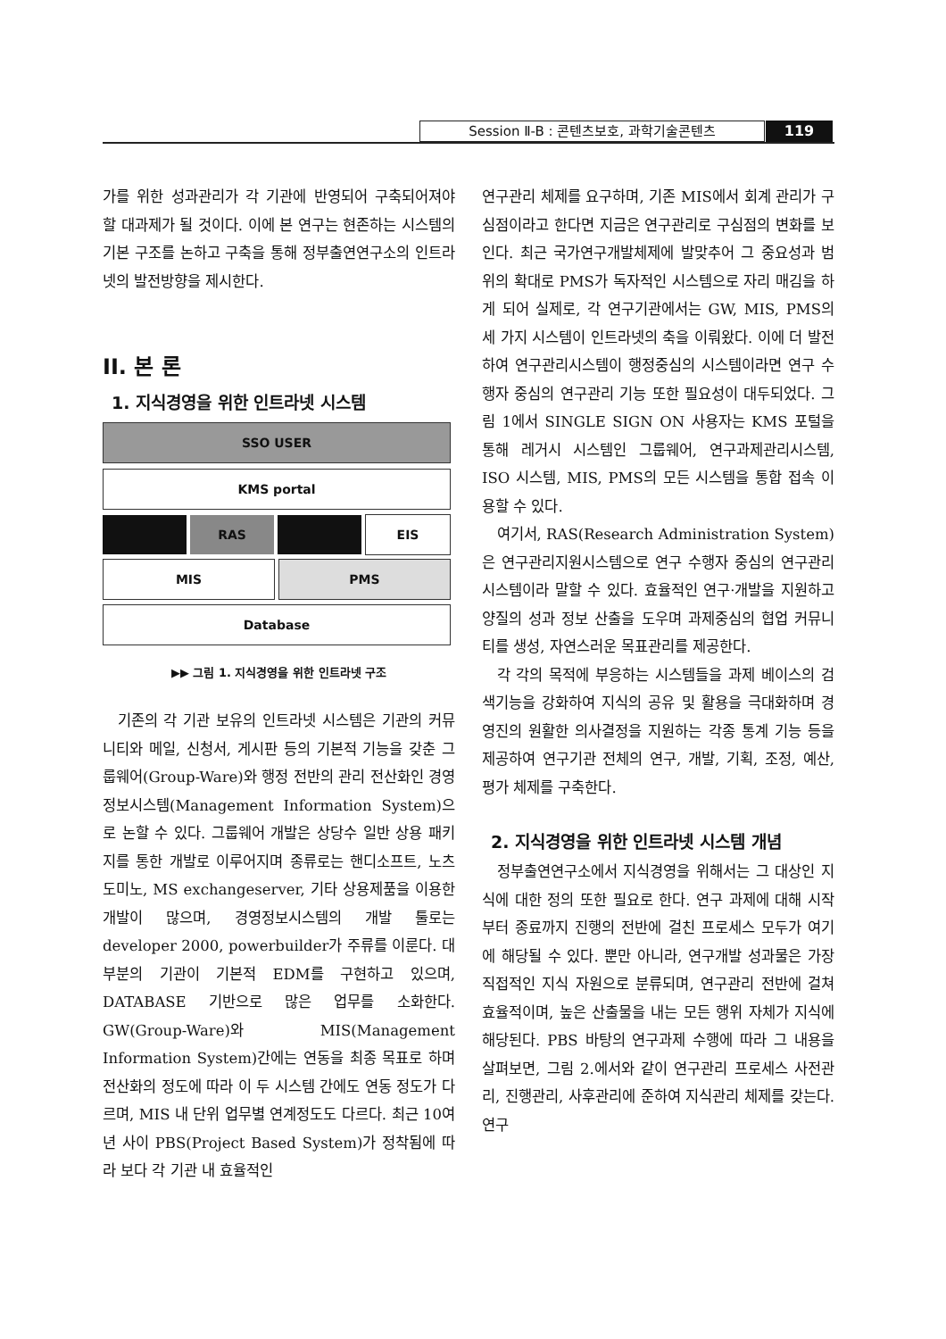Session Ⅱ-B : 콘텐츠보호, 과학기술콘텐츠 119
가를 위한 성과관리가 각 기관에 반영되어 구축되어져야 할 대과제가 될 것이다. 이에 본 연구는 현존하는 시스템의 기본 구조를 논하고 구축을 통해 정부출연연구소의 인트라넷의 발전방향을 제시한다.
II. 본 론
1. 지식경영을 위한 인트라넷 시스템
SSO USER
KMS portal
RAS EIS
MIS PMS
Database
▶▶ 그림 1. 지식경영을 위한 인트라넷 구조
기존의 각 기관 보유의 인트라넷 시스템은 기관의 커뮤니티와 메일, 신청서, 게시판 등의 기본적 기능을 갖춘 그룹웨어(Group-Ware)와 행정 전반의 관리 전산화인 경영정보시스템(Management Information System)으로 논할 수 있다. 그룹웨어 개발은 상당수 일반 상용 패키지를 통한 개발로 이루어지며 종류로는 핸디소프트, 노츠도미노, MS exchangeserver, 기타 상용제품을 이용한 개발이 많으며, 경영정보시스템의 개발 툴로는 developer 2000, powerbuilder가 주류를 이룬다. 대부분의 기관이 기본적 EDM를 구현하고 있으며, DATABASE 기반으로 많은 업무를 소화한다. GW(Group-Ware)와 MIS(Management Information System)간에는 연동을 최종 목표로 하며 전산화의 정도에 따라 이 두 시스템 간에도 연동 정도가 다르며, MIS 내 단위 업무별 연계정도도 다르다. 최근 10여년 사이 PBS(Project Based System)가 정착됨에 따라 보다 각 기관 내 효율적인
연구관리 체제를 요구하며, 기존 MIS에서 회계 관리가 구심점이라고 한다면 지금은 연구관리로 구심점의 변화를 보인다. 최근 국가연구개발체제에 발맞추어 그 중요성과 범위의 확대로 PMS가 독자적인 시스템으로 자리 매김을 하게 되어 실제로, 각 연구기관에서는 GW, MIS, PMS의 세 가지 시스템이 인트라넷의 축을 이뤄왔다. 이에 더 발전하여 연구관리시스템이 행정중심의 시스템이라면 연구 수행자 중심의 연구관리 기능 또한 필요성이 대두되었다. 그림 1에서 SINGLE SIGN ON 사용자는 KMS 포털을 통해 레거시 시스템인 그룹웨어, 연구과제관리시스템, ISO 시스템, MIS, PMS의 모든 시스템을 통합 접속 이용할 수 있다.
여기서, RAS(Research Administration System)은 연구관리지원시스템으로 연구 수행자 중심의 연구관리 시스템이라 말할 수 있다. 효율적인 연구·개발을 지원하고 양질의 성과 정보 산출을 도우며 과제중심의 협업 커뮤니티를 생성, 자연스러운 목표관리를 제공한다.
각 각의 목적에 부응하는 시스템들을 과제 베이스의 검색기능을 강화하여 지식의 공유 및 활용을 극대화하며 경영진의 원활한 의사결정을 지원하는 각종 통계 기능 등을 제공하여 연구기관 전체의 연구, 개발, 기획, 조정, 예산, 평가 체제를 구축한다.
2. 지식경영을 위한 인트라넷 시스템 개념
정부출연연구소에서 지식경영을 위해서는 그 대상인 지식에 대한 정의 또한 필요로 한다. 연구 과제에 대해 시작부터 종료까지 진행의 전반에 걸친 프로세스 모두가 여기에 해당될 수 있다. 뿐만 아니라, 연구개발 성과물은 가장 직접적인 지식 자원으로 분류되며, 연구관리 전반에 걸쳐 효율적이며, 높은 산출물을 내는 모든 행위 자체가 지식에 해당된다. PBS 바탕의 연구과제 수행에 따라 그 내용을 살펴보면, 그림 2.에서와 같이 연구관리 프로세스 사전관리, 진행관리, 사후관리에 준하여 지식관리 체제를 갖는다. 연구